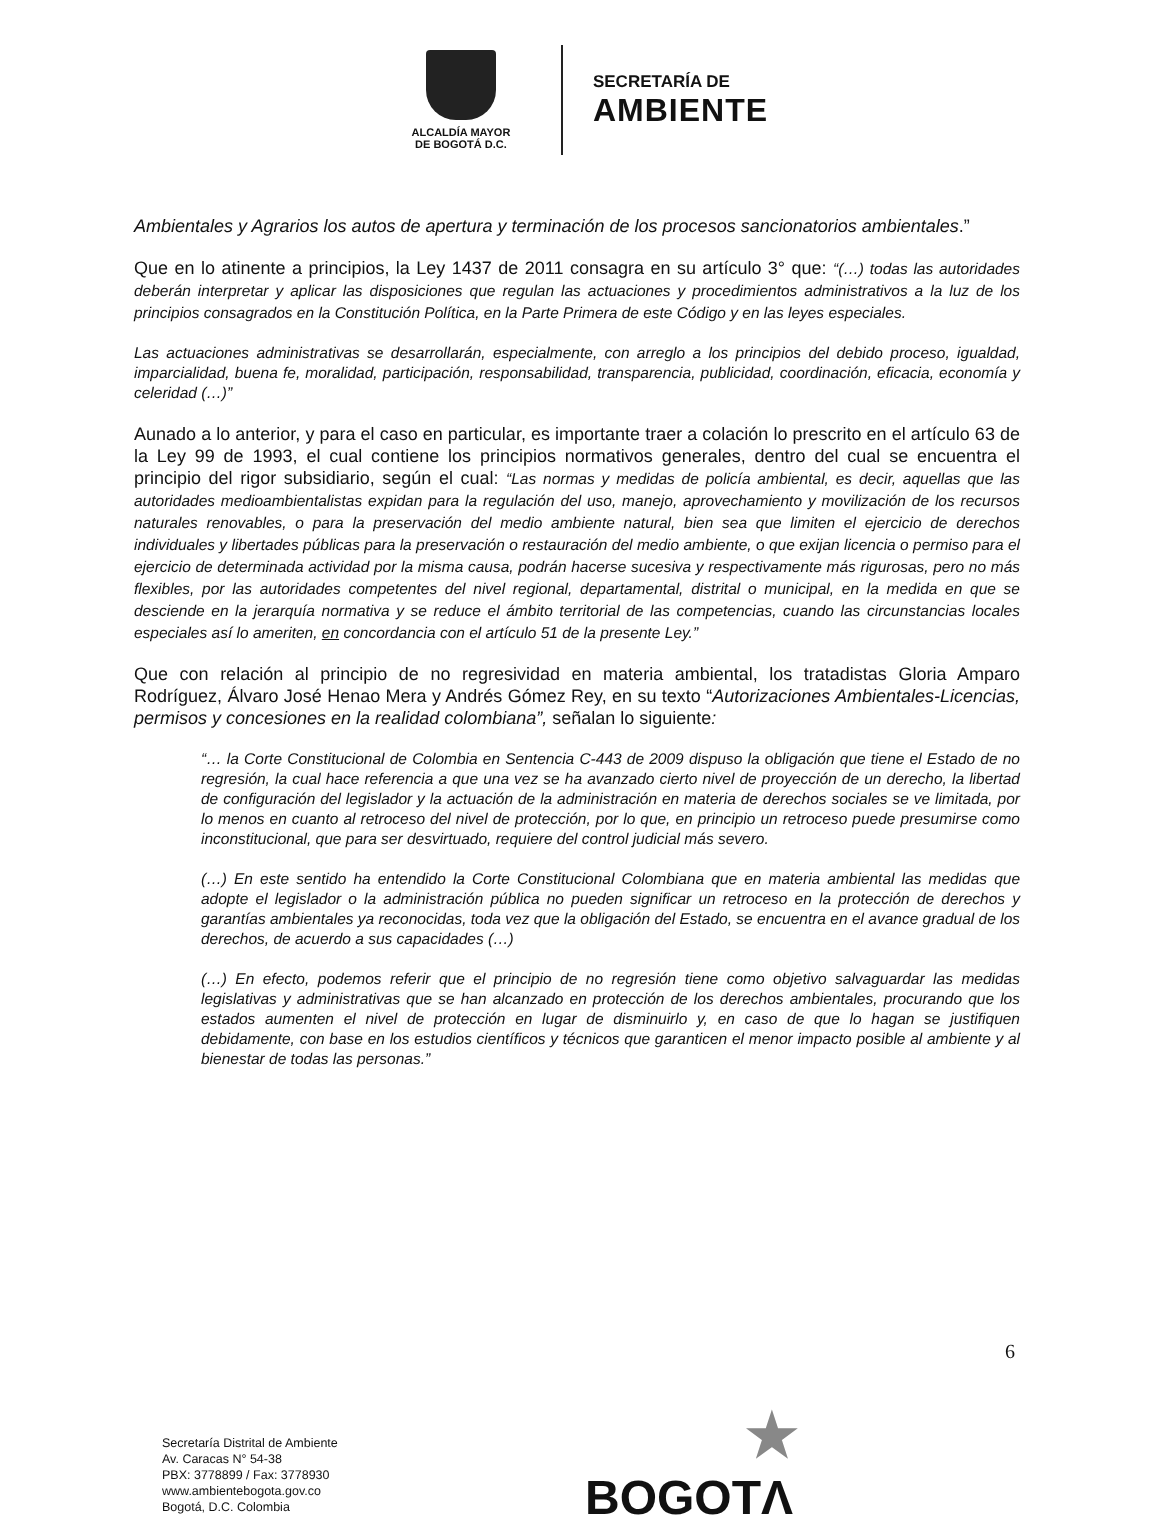ALCALDÍA MAYOR
DE BOGOTÁ D.C.
SECRETARÍA DE
AMBIENTE
Ambientales y Agrarios los autos de apertura y terminación de los procesos sancionatorios ambientales.”
Que en lo atinente a principios, la Ley 1437 de 2011 consagra en su artículo 3° que: “(…) todas las autoridades deberán interpretar y aplicar las disposiciones que regulan las actuaciones y procedimientos administrativos a la luz de los principios consagrados en la Constitución Política, en la Parte Primera de este Código y en las leyes especiales.
Las actuaciones administrativas se desarrollarán, especialmente, con arreglo a los principios del debido proceso, igualdad, imparcialidad, buena fe, moralidad, participación, responsabilidad, transparencia, publicidad, coordinación, eficacia, economía y celeridad (…)”
Aunado a lo anterior, y para el caso en particular, es importante traer a colación lo prescrito en el artículo 63 de la Ley 99 de 1993, el cual contiene los principios normativos generales, dentro del cual se encuentra el principio del rigor subsidiario, según el cual: “Las normas y medidas de policía ambiental, es decir, aquellas que las autoridades medioambientalistas expidan para la regulación del uso, manejo, aprovechamiento y movilización de los recursos naturales renovables, o para la preservación del medio ambiente natural, bien sea que limiten el ejercicio de derechos individuales y libertades públicas para la preservación o restauración del medio ambiente, o que exijan licencia o permiso para el ejercicio de determinada actividad por la misma causa, podrán hacerse sucesiva y respectivamente más rigurosas, pero no más flexibles, por las autoridades competentes del nivel regional, departamental, distrital o municipal, en la medida en que se desciende en la jerarquía normativa y se reduce el ámbito territorial de las competencias, cuando las circunstancias locales especiales así lo ameriten, en concordancia con el artículo 51 de la presente Ley.”
Que con relación al principio de no regresividad en materia ambiental, los tratadistas Gloria Amparo Rodríguez, Álvaro José Henao Mera y Andrés Gómez Rey, en su texto “Autorizaciones Ambientales-Licencias, permisos y concesiones en la realidad colombiana”, señalan lo siguiente:
“… la Corte Constitucional de Colombia en Sentencia C-443 de 2009 dispuso la obligación que tiene el Estado de no regresión, la cual hace referencia a que una vez se ha avanzado cierto nivel de proyección de un derecho, la libertad de configuración del legislador y la actuación de la administración en materia de derechos sociales se ve limitada, por lo menos en cuanto al retroceso del nivel de protección, por lo que, en principio un retroceso puede presumirse como inconstitucional, que para ser desvirtuado, requiere del control judicial más severo.
(…) En este sentido ha entendido la Corte Constitucional Colombiana que en materia ambiental las medidas que adopte el legislador o la administración pública no pueden significar un retroceso en la protección de derechos y garantías ambientales ya reconocidas, toda vez que la obligación del Estado, se encuentra en el avance gradual de los derechos, de acuerdo a sus capacidades (…)
(…) En efecto, podemos referir que el principio de no regresión tiene como objetivo salvaguardar las medidas legislativas y administrativas que se han alcanzado en protección de los derechos ambientales, procurando que los estados aumenten el nivel de protección en lugar de disminuirlo y, en caso de que lo hagan se justifiquen debidamente, con base en los estudios científicos y técnicos que garanticen el menor impacto posible al ambiente y al bienestar de todas las personas.”
6
Secretaría Distrital de Ambiente
Av. Caracas N° 54-38
PBX: 3778899 / Fax: 3778930
www.ambientebogota.gov.co
Bogotá, D.C. Colombia
★
BOGOTΛ